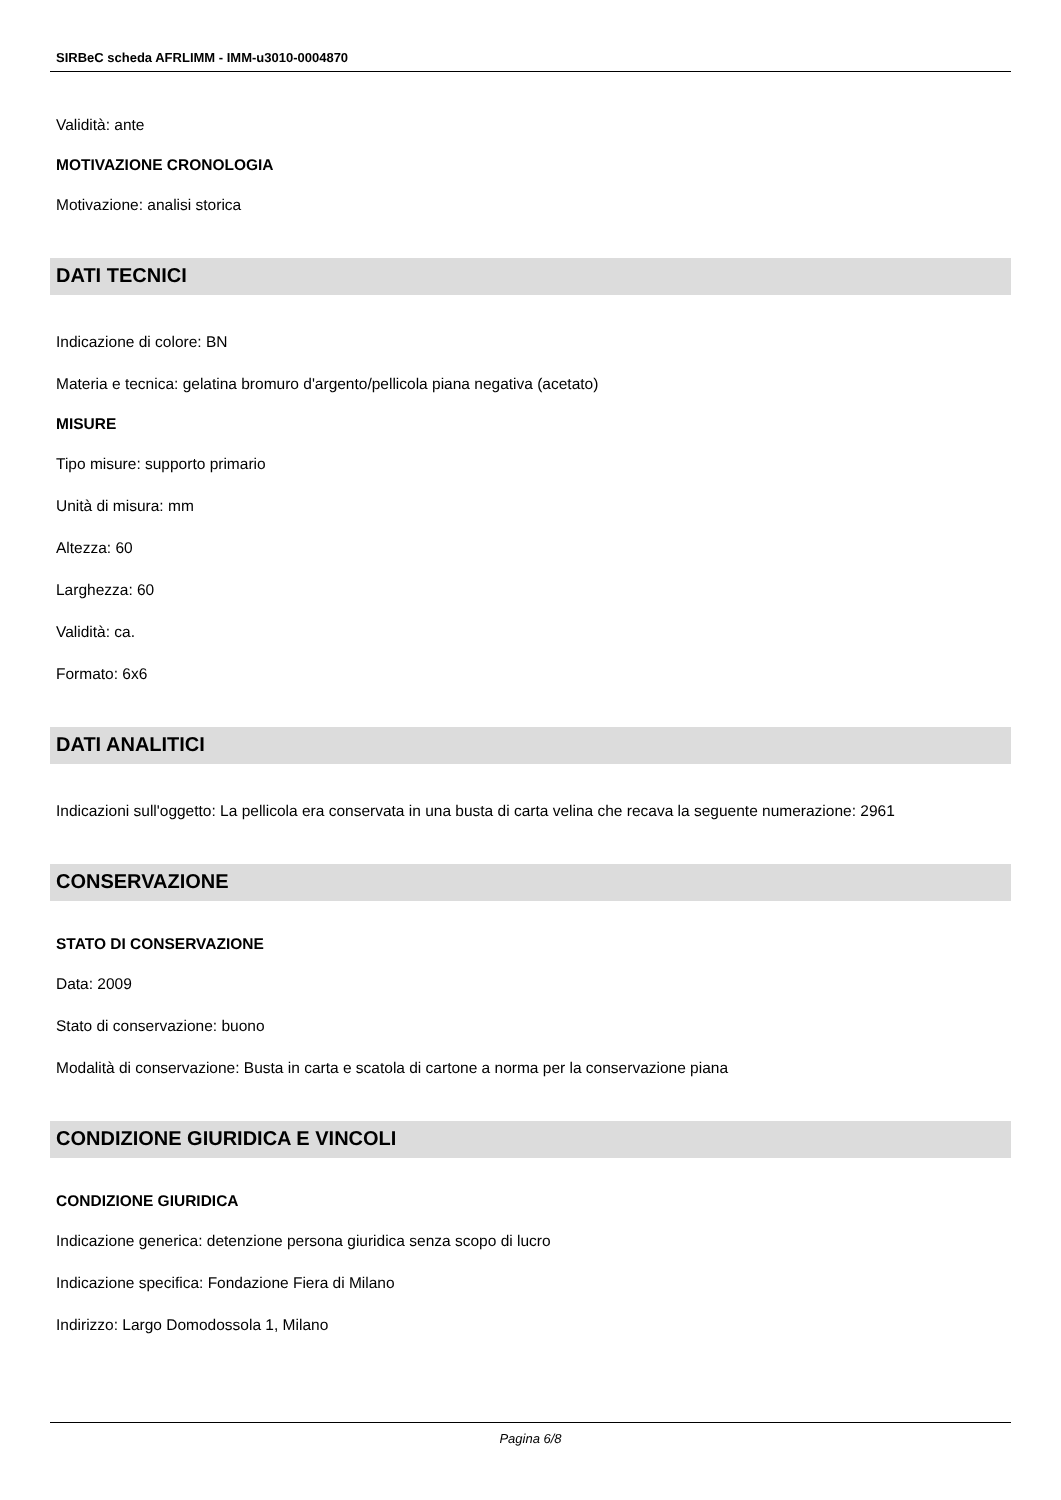SIRBeC scheda AFRLIMM - IMM-u3010-0004870
Validità: ante
MOTIVAZIONE CRONOLOGIA
Motivazione: analisi storica
DATI TECNICI
Indicazione di colore: BN
Materia e tecnica: gelatina bromuro d'argento/pellicola piana negativa (acetato)
MISURE
Tipo misure: supporto primario
Unità di misura: mm
Altezza: 60
Larghezza: 60
Validità: ca.
Formato: 6x6
DATI ANALITICI
Indicazioni sull'oggetto: La pellicola era conservata in una busta di carta velina che recava la seguente numerazione: 2961
CONSERVAZIONE
STATO DI CONSERVAZIONE
Data: 2009
Stato di conservazione: buono
Modalità di conservazione: Busta in carta e scatola di cartone a norma per la conservazione piana
CONDIZIONE GIURIDICA E VINCOLI
CONDIZIONE GIURIDICA
Indicazione generica: detenzione persona giuridica senza scopo di lucro
Indicazione specifica: Fondazione Fiera di Milano
Indirizzo: Largo Domodossola 1, Milano
Pagina 6/8